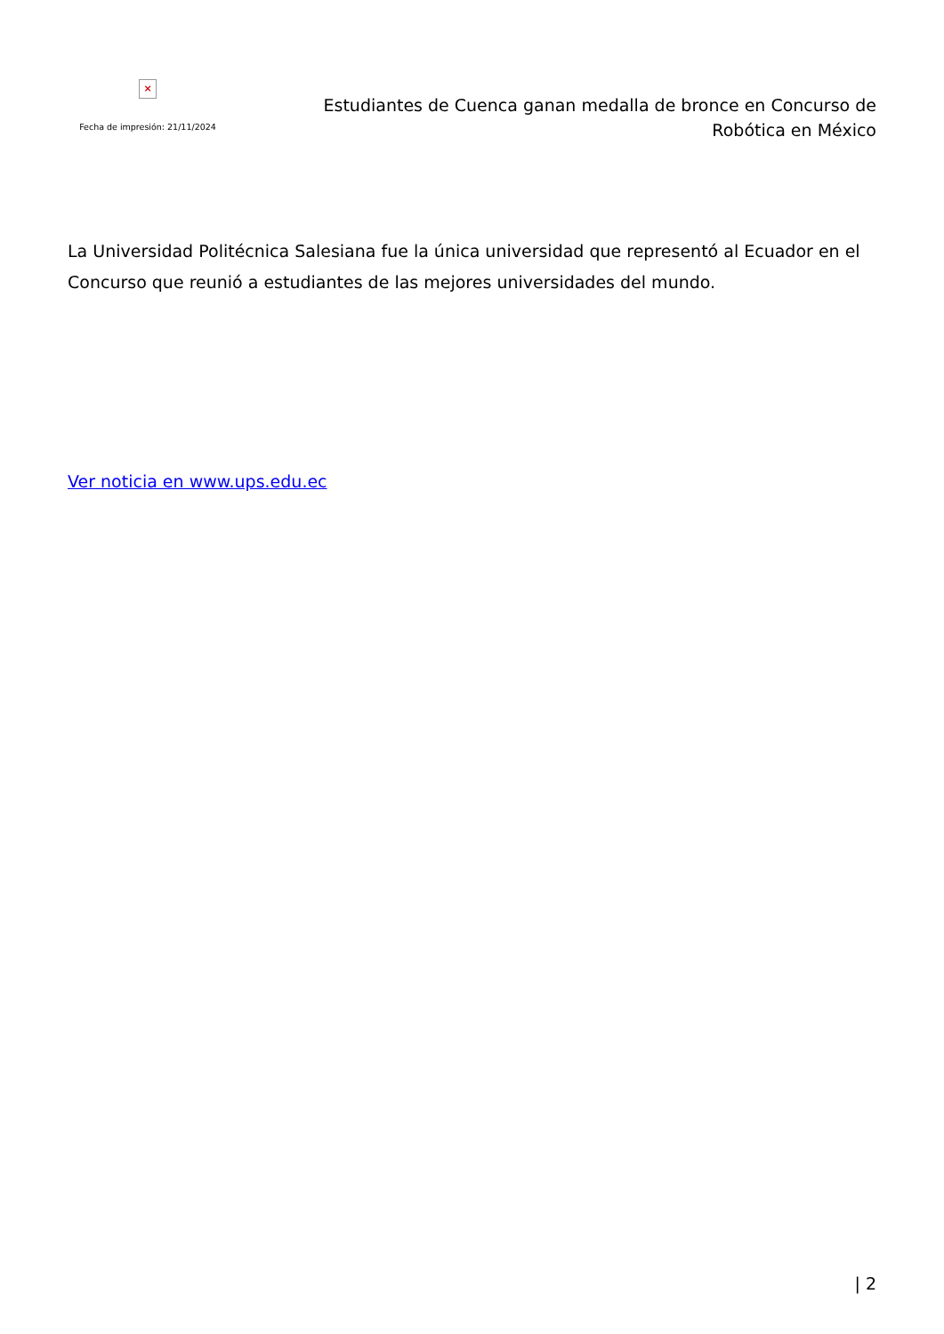×
Fecha de impresión: 21/11/2024
Estudiantes de Cuenca ganan medalla de bronce en Concurso de Robótica en México
La Universidad Politécnica Salesiana fue la única universidad que representó al Ecuador en el Concurso que reunió a estudiantes de las mejores universidades del mundo.
Ver noticia en www.ups.edu.ec
| 2